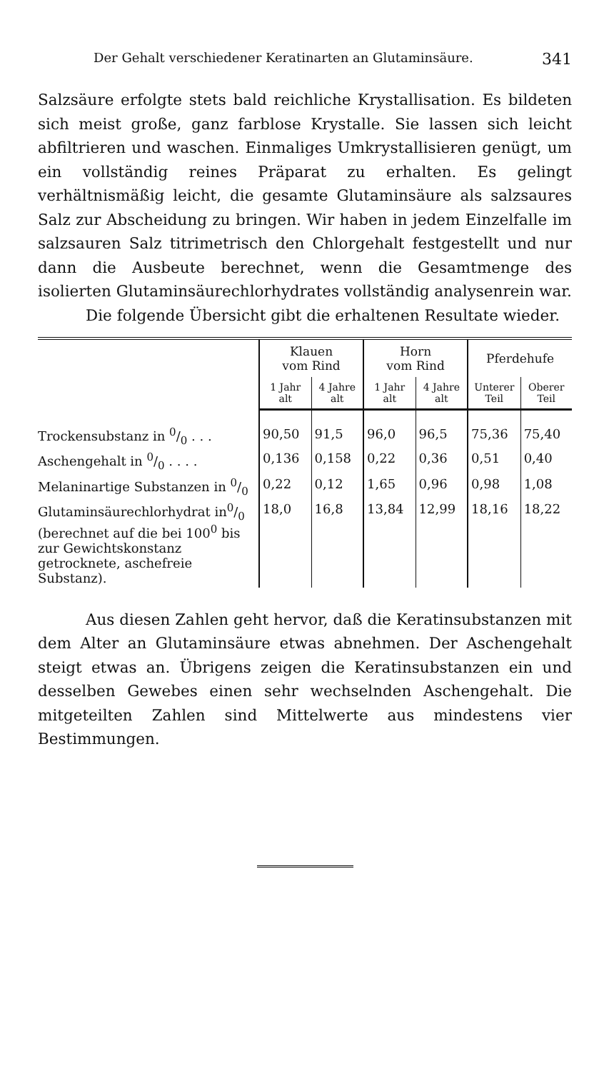Der Gehalt verschiedener Keratinarten an Glutaminsäure. 341
Salzsäure erfolgte stets bald reichliche Krystallisation. Es bildeten sich meist große, ganz farblose Krystalle. Sie lassen sich leicht abfiltrieren und waschen. Einmaliges Umkrystallisieren genügt, um ein vollständig reines Präparat zu erhalten. Es gelingt verhältnismäßig leicht, die gesamte Glutaminsäure als salzsaures Salz zur Abscheidung zu bringen. Wir haben in jedem Einzelfalle im salzsauren Salz titrimetrisch den Chlorgehalt festgestellt und nur dann die Ausbeute berechnet, wenn die Gesamtmenge des isolierten Glutaminsäurechlorhydrates vollständig analysenrein war.
Die folgende Übersicht gibt die erhaltenen Resultate wieder.
| | Klauen vom Rind | | Horn vom Rind | | Pferdehufe | |
| --- | --- | --- | --- | --- | --- | --- |
| | 1 Jahr alt | 4 Jahre alt | 1 Jahr alt | 4 Jahre alt | Unterer Teil | Oberer Teil |
| Trockensubstanz in 0/0 . . . | 90,50 | 91,5 | 96,0 | 96,5 | 75,36 | 75,40 |
| Aschengehalt in 0/0 . . . . | 0,136 | 0,158 | 0,22 | 0,36 | 0,51 | 0,40 |
| Melaninartige Substanzen in 0/0 | 0,22 | 0,12 | 1,65 | 0,96 | 0,98 | 1,08 |
| Glutaminsäurechlorhydrat in0/0 (berechnet auf die bei 100<sup>0</sup> bis zur Gewichtskonstanz getrocknete, aschefreie Substanz). | 18,0 | 16,8 | 13,84 | 12,99 | 18,16 | 18,22 |
Aus diesen Zahlen geht hervor, daß die Keratinsubstanzen mit dem Alter an Glutaminsäure etwas abnehmen. Der Aschengehalt steigt etwas an. Übrigens zeigen die Keratinsubstanzen ein und desselben Gewebes einen sehr wechselnden Aschengehalt. Die mitgeteilten Zahlen sind Mittelwerte aus mindestens vier Bestimmungen.